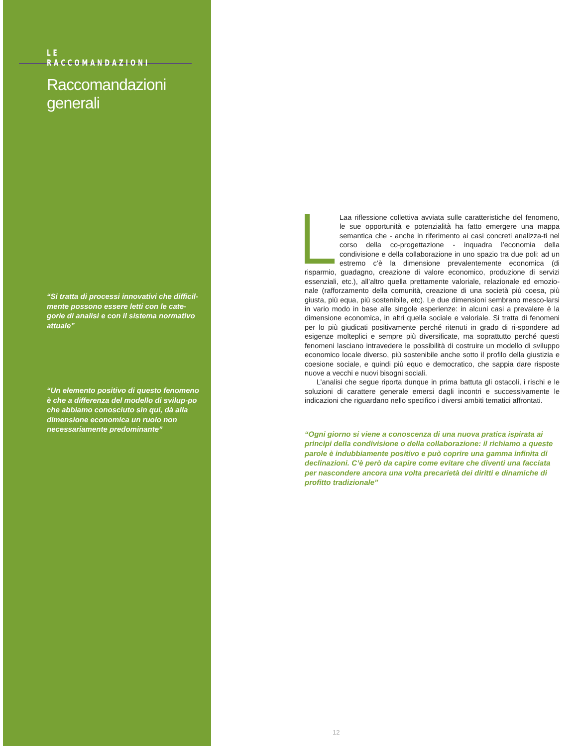LE RACCOMANDAZIONI
Raccomandazioni generali
“Si tratta di processi innovativi che difficil-mente possono essere letti con le cate-gorie di analisi e con il sistema normativo attuale”
“Un elemento positivo di questo fenomeno è che a differenza del modello di svilup-po che abbiamo conosciuto sin qui, dà alla dimensione economica un ruolo non necessariamente predominante”
Laa riflessione collettiva avviata sulle caratteristiche del fenomeno, le sue opportunità e potenzialità ha fatto emergere una mappa semantica che - anche in riferimento ai casi concreti analizza-ti nel corso della co-progettazione - inquadra l’economia della condivisione e della collaborazione in uno spazio tra due poli: ad un estremo c’è la dimensione prevalentemente economica (di risparmio, guadagno, creazione di valore economico, produzione di servizi essenziali, etc.), all’altro quella prettamente valoriale, relazionale ed emozio-nale (rafforzamento della comunità, creazione di una società più coesa, più giusta, più equa, più sostenibile, etc). Le due dimensioni sembrano mesco-larsi in vario modo in base alle singole esperienze: in alcuni casi a prevalere è la dimensione economica, in altri quella sociale e valoriale. Si tratta di fenomeni per lo più giudicati positivamente perché ritenuti in grado di ri-spondere ad esigenze molteplici e sempre più diversificate, ma soprattutto perché questi fenomeni lasciano intravedere le possibilità di costruire un modello di sviluppo economico locale diverso, più sostenibile anche sotto il profilo della giustizia e coesione sociale, e quindi più equo e democratico, che sappia dare risposte nuove a vecchi e nuovi bisogni sociali.
L’analisi che segue riporta dunque in prima battuta gli ostacoli, i rischi e le soluzioni di carattere generale emersi dagli incontri e successivamente le indicazioni che riguardano nello specifico i diversi ambiti tematici affrontati.
“Ogni giorno si viene a conoscenza di una nuova pratica ispirata ai principi della condivisione o della collaborazione: il richiamo a queste parole è indubbiamente positivo e può coprire una gamma infinita di declinazioni. C’è però da capire come evitare che diventi una facciata per nascondere ancora una volta precarietà dei diritti e dinamiche di profitto tradizionale”
12